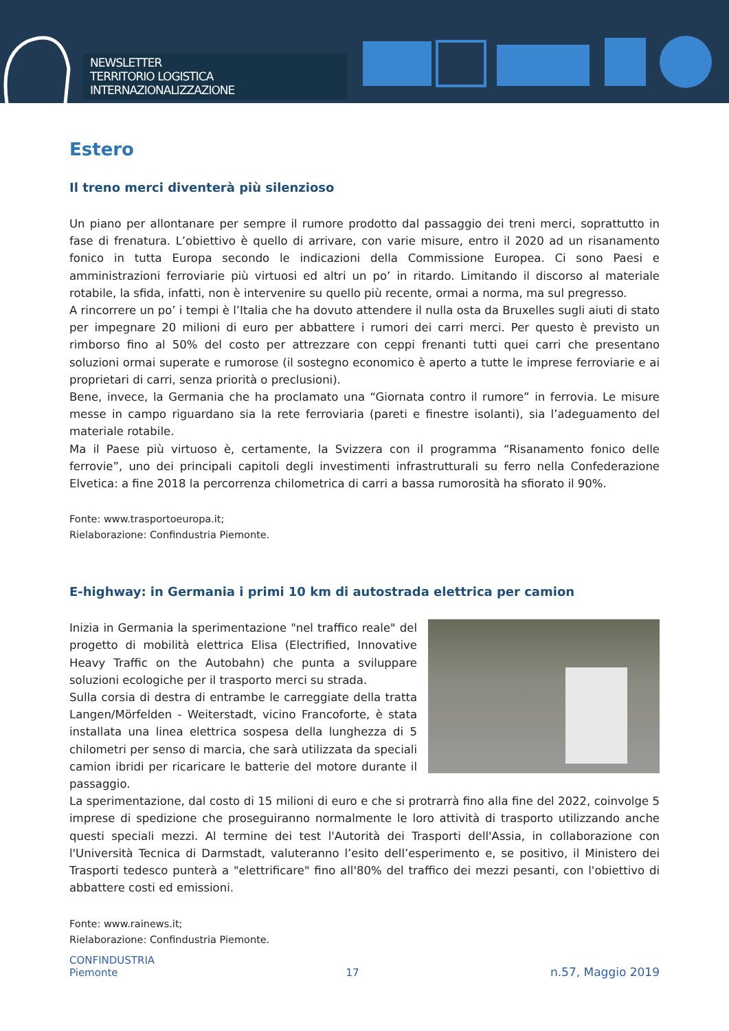NEWSLETTER
TERRITORIO LOGISTICA INTERNAZIONALIZZAZIONE
Estero
Il treno merci diventerà più silenzioso
Un piano per allontanare per sempre il rumore prodotto dal passaggio dei treni merci, soprattutto in fase di frenatura. L’obiettivo è quello di arrivare, con varie misure, entro il 2020 ad un risanamento fonico in tutta Europa secondo le indicazioni della Commissione Europea. Ci sono Paesi e amministrazioni ferroviarie più virtuosi ed altri un po’ in ritardo. Limitando il discorso al materiale rotabile, la sfida, infatti, non è intervenire su quello più recente, ormai a norma, ma sul pregresso.
A rincorrere un po’ i tempi è l’Italia che ha dovuto attendere il nulla osta da Bruxelles sugli aiuti di stato per impegnare 20 milioni di euro per abbattere i rumori dei carri merci. Per questo è previsto un rimborso fino al 50% del costo per attrezzare con ceppi frenanti tutti quei carri che presentano soluzioni ormai superate e rumorose (il sostegno economico è aperto a tutte le imprese ferroviarie e ai proprietari di carri, senza priorità o preclusioni).
Bene, invece, la Germania che ha proclamato una “Giornata contro il rumore” in ferrovia. Le misure messe in campo riguardano sia la rete ferroviaria (pareti e finestre isolanti), sia l’adeguamento del materiale rotabile.
Ma il Paese più virtuoso è, certamente, la Svizzera con il programma “Risanamento fonico delle ferrovie”, uno dei principali capitoli degli investimenti infrastrutturali su ferro nella Confederazione Elvetica: a fine 2018 la percorrenza chilometrica di carri a bassa rumorosità ha sfiorato il 90%.
Fonte: www.trasportoeuropa.it;
Rielaborazione: Confindustria Piemonte.
E-highway: in Germania i primi 10 km di autostrada elettrica per camion
Inizia in Germania la sperimentazione "nel traffico reale" del progetto di mobilità elettrica Elisa (Electrified, Innovative Heavy Traffic on the Autobahn) che punta a sviluppare soluzioni ecologiche per il trasporto merci su strada.
Sulla corsia di destra di entrambe le carreggiate della tratta Langen/Mörfelden - Weiterstadt, vicino Francoforte, è stata installata una linea elettrica sospesa della lunghezza di 5 chilometri per senso di marcia, che sarà utilizzata da speciali camion ibridi per ricaricare le batterie del motore durante il passaggio.
La sperimentazione, dal costo di 15 milioni di euro e che si protrarrà fino alla fine del 2022, coinvolge 5 imprese di spedizione che proseguiranno normalmente le loro attività di trasporto utilizzando anche questi speciali mezzi. Al termine dei test l'Autorità dei Trasporti dell'Assia, in collaborazione con l'Università Tecnica di Darmstadt, valuteranno l’esito dell’esperimento e, se positivo, il Ministero dei Trasporti tedesco punterà a "elettrificare" fino all'80% del traffico dei mezzi pesanti, con l'obiettivo di abbattere costi ed emissioni.
Fonte: www.rainews.it;
Rielaborazione: Confindustria Piemonte.
CONFINDUSTRIA
Piemonte
17
n.57, Maggio 2019